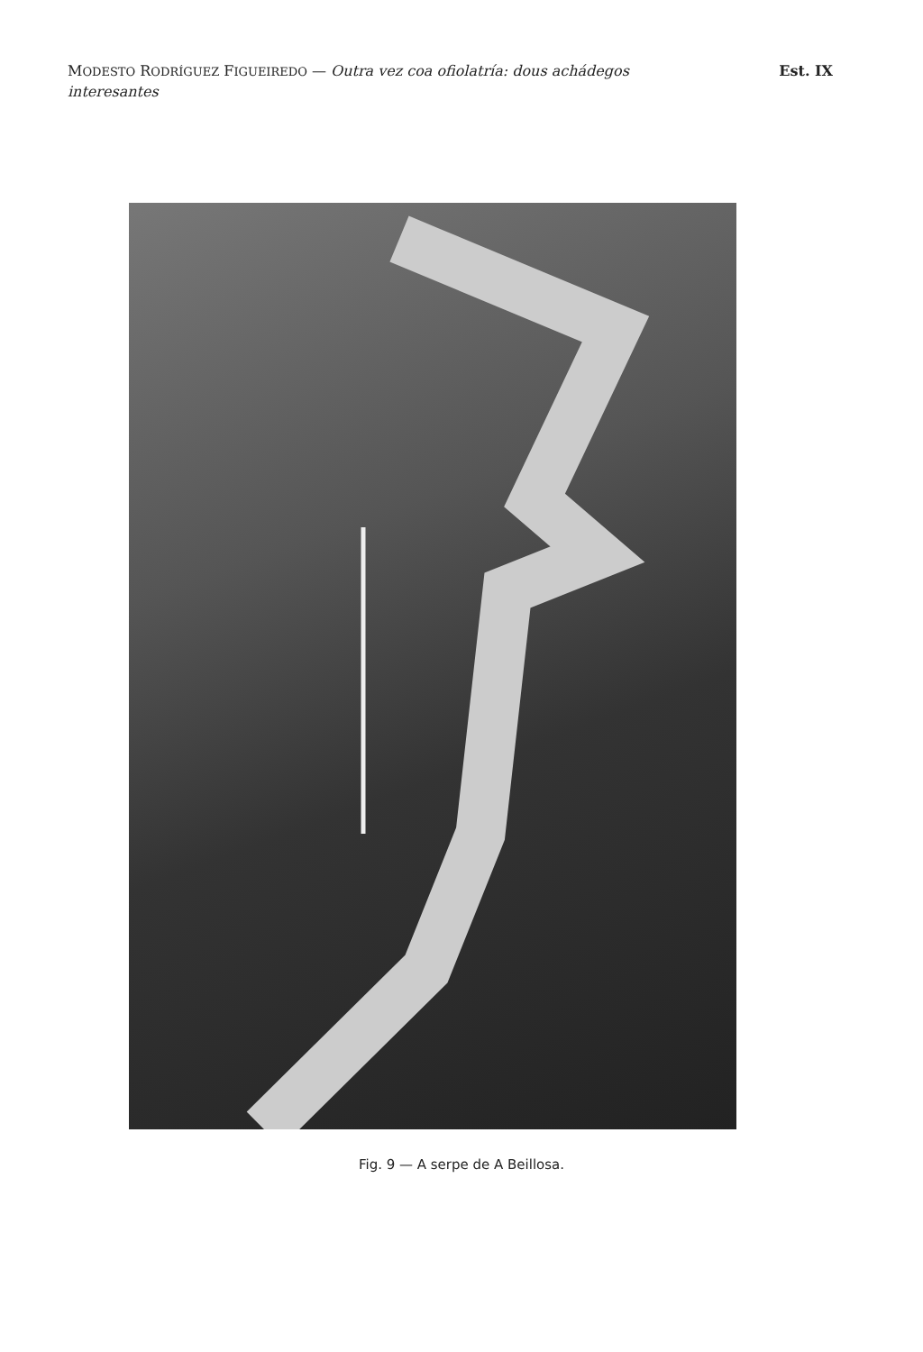MODESTO RODRÍGUEZ FIGUEIREDO — Outra vez coa ofiolatría: dous achádegos interesantes
Est. IX
Fig. 9 — A serpe de A Beillosa.